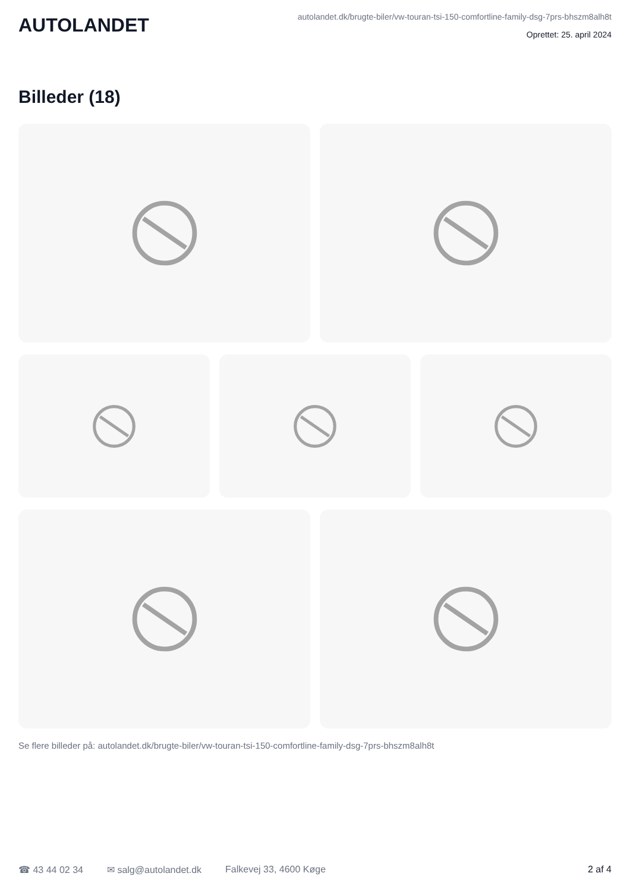AUTOLANDET
autolandet.dk/brugte-biler/vw-touran-tsi-150-comfortline-family-dsg-7prs-bhszm8alh8t
Oprettet: 25. april 2024
Billeder (18)
Se flere billeder på: autolandet.dk/brugte-biler/vw-touran-tsi-150-comfortline-family-dsg-7prs-bhszm8alh8t
☎ 43 44 02 34 ✉ salg@autolandet.dk Falkevej 33, 4600 Køge 2 af 4